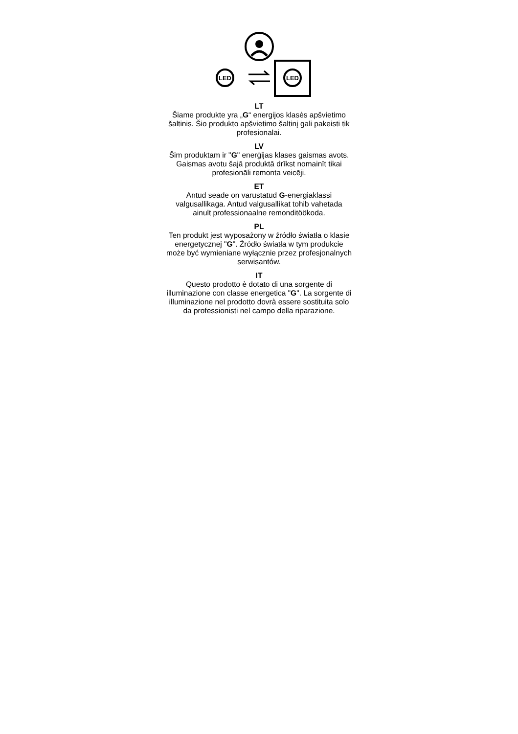LED
LED
LT
Šiame produkte yra „G“ energijos klasės apšvietimo šaltinis. Šio produkto apšvietimo šaltinį gali pakeisti tik profesionalai.
LV
Šim produktam ir "G" enerģijas klases gaismas avots. Gaismas avotu šajā produktā drīkst nomainīt tikai profesionāli remonta veicēji.
ET
Antud seade on varustatud G-energiaklassi valgusallikaga. Antud valgusallikat tohib vahetada ainult professionaalne remonditöökoda.
PL
Ten produkt jest wyposażony w źródło światła o klasie energetycznej "G". Źródło światła w tym produkcie może być wymieniane wyłącznie przez profesjonalnych serwisantów.
IT
Questo prodotto è dotato di una sorgente di illuminazione con classe energetica "G". La sorgente di illuminazione nel prodotto dovrà essere sostituita solo da professionisti nel campo della riparazione.